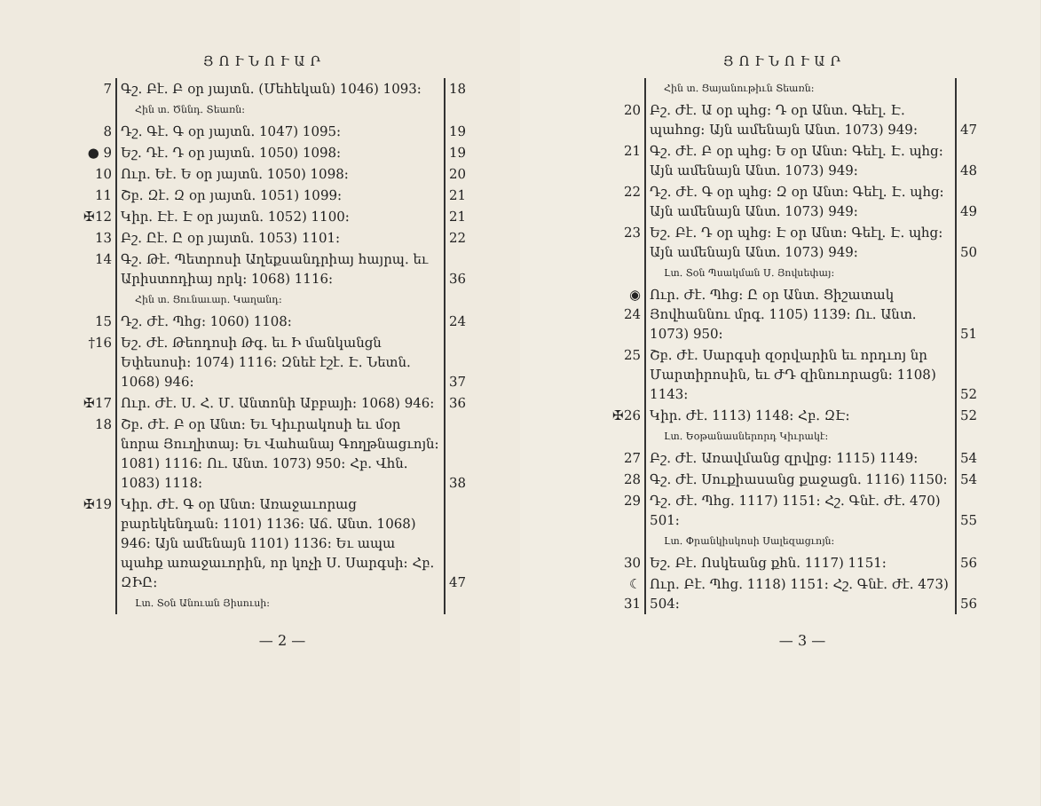ՅՈՒՆՈՒԱՐ
| 7 | Գշ. Բէ. Բ օր յայտն. (Մեհեկան) 1046) 1093։ | 18 |
| | Հին տ. Ծննդ. Տեառն։ | |
| 8 | Դշ. Գէ. Գ օր յայտն. 1047) 1095։ | 19 |
| ● 9 | Եշ. Դէ. Դ օր յայտն. 1050) 1098։ | 19 |
| 10 | Ուր. Եէ. Ե օր յայտն. 1050) 1098։ | 20 |
| 11 | Շբ. Զէ. Զ օր յայտն. 1051) 1099։ | 21 |
| ✠12 | Կիր. Էէ. Է օր յայտն. 1052) 1100։ | 21 |
| 13 | Բշ. Ըէ. Ը օր յայտն. 1053) 1101։ | 22 |
| 14 | Գշ. Թէ. Պետրոսի Աղեքսանդրիայ հայրպ. եւ Արիստոդիայ որկ։ 1068) 1116։ | 36 |
| | Հին տ. Ցունաւար. Կաղանդ։ | |
| 15 | Դշ. Ժէ. Պհց։ 1060) 1108։ | 24 |
| †16 | Եշ. Ժէ. Թեոդոսի Թգ. եւ Ի մանկանցն Եփեսոսի։ 1074) 1116։ Զնեէ էշէ. Է. Նետն. 1068) 946։ | 37 |
| ✠17 | Ուր. Ժէ. Ս. Հ. Մ. Անտոնի Աբբայի։ 1068) 946։ | 36 |
| 18 | Շբ. Ժէ. Բ օր Անտ։ Եւ Կիւրակոսի եւ մօր նորա Յուղիտայ։ Եւ Վահանայ Գողթնացւոյն։ 1081) 1116։ Ու. Անտ. 1073) 950։ Հբ. Վհն. 1083) 1118։ | 38 |
| ✠19 | Կիր. Ժէ. Գ օր Անտ։ Առաջաւորաց բարեկենդան։ 1101) 1136։ Աճ. Անտ. 1068) 946։ Այն ամենայն 1101) 1136։ Եւ ապա պահք առաջաւորին, որ կոչի Ս. Սարգսի։ Հբ. ԶԻԸ։ | 47 |
| | Լտ. Տօն Անուան Յիսուսի։ | |
— 2 —
ՅՈՒՆՈՒԱՐ
| | Հին տ. Ցայանութիւն Տեառն։ | |
| 20 | Բշ. Ժէ. Ա օր պհց։ Դ օր Անտ. Գեէլ. Է. պահոց։ Այն ամենայն Անտ. 1073) 949։ | 47 |
| 21 | Գշ. Ժէ. Բ օր պհց։ Ե օր Անտ։ Գեէլ. Է. պհց։ Այն ամենայն Անտ. 1073) 949։ | 48 |
| 22 | Դշ. Ժէ. Գ օր պհց։ Զ օր Անտ։ Գեէլ. Է. պհց։ Այն ամենայն Անտ. 1073) 949։ | 49 |
| 23 | Եշ. Բէ. Դ օր պհց։ Է օր Անտ։ Գեէլ. Է. պհց։ Այն ամենայն Անտ. 1073) 949։ | 50 |
| | Լտ. Տօն Պսակման Ս. Յովսեփայ։ | |
| ◉ 24 | Ուր. Ժէ. Պհց։ Ը օր Անտ. Ցիշատակ Յովհաննու մրգ. 1105) 1139։ Ու. Անտ. 1073) 950։ | 51 |
| 25 | Շբ. Ժէ. Սարգսի զօրվարին եւ որդւոյ նր Մարտիրոսին, եւ ԺԴ զինուորացն։ 1108) 1143։ | 52 |
| ✠26 | Կիր. Ժէ. 1113) 1148։ Հբ. ԶԷ։ | 52 |
| | Լտ. Եօթանասներորդ Կիւրակէ։ | |
| 27 | Բշ. Ժէ. Առավմանց զրվրց։ 1115) 1149։ | 54 |
| 28 | Գշ. Ժէ. Սուքիասանց քաջացն. 1116) 1150։ | 54 |
| 29 | Դշ. Ժէ. Պհց. 1117) 1151։ Հշ. Գնէ. Ժէ. 470) 501։ | 55 |
| | Լտ. Փրանկիսկոսի Սալեզացւոյն։ | |
| 30 | Եշ. Բէ. Ոսկեանց քհն. 1117) 1151։ | 56 |
| ☾ 31 | Ուր. Բէ. Պհց. 1118) 1151։ Հշ. Գնէ. Ժէ. 473) 504։ | 56 |
— 3 —